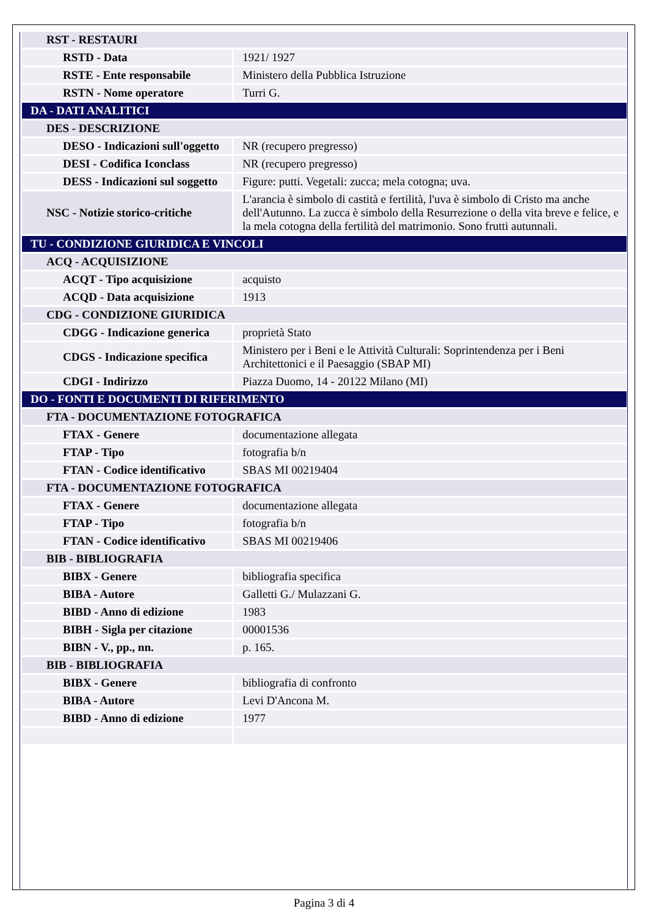| RST - RESTAURI | |
| RSTD - Data | 1921/ 1927 |
| RSTE - Ente responsabile | Ministero della Pubblica Istruzione |
| RSTN - Nome operatore | Turri G. |
| DA - DATI ANALITICI | |
| DES - DESCRIZIONE | |
| DESO - Indicazioni sull'oggetto | NR (recupero pregresso) |
| DESI - Codifica Iconclass | NR (recupero pregresso) |
| DESS - Indicazioni sul soggetto | Figure: putti. Vegetali: zucca; mela cotogna; uva. |
| NSC - Notizie storico-critiche | L'arancia è simbolo di castità e fertilità, l'uva è simbolo di Cristo ma anche dell'Autunno. La zucca è simbolo della Resurrezione o della vita breve e felice, e la mela cotogna della fertilità del matrimonio. Sono frutti autunnali. |
| TU - CONDIZIONE GIURIDICA E VINCOLI | |
| ACQ - ACQUISIZIONE | |
| ACQT - Tipo acquisizione | acquisto |
| ACQD - Data acquisizione | 1913 |
| CDG - CONDIZIONE GIURIDICA | |
| CDGG - Indicazione generica | proprietà Stato |
| CDGS - Indicazione specifica | Ministero per i Beni e le Attività Culturali: Soprintendenza per i Beni Architettonici e il Paesaggio (SBAP MI) |
| CDGI - Indirizzo | Piazza Duomo, 14 - 20122 Milano (MI) |
| DO - FONTI E DOCUMENTI DI RIFERIMENTO | |
| FTA - DOCUMENTAZIONE FOTOGRAFICA | |
| FTAX - Genere | documentazione allegata |
| FTAP - Tipo | fotografia b/n |
| FTAN - Codice identificativo | SBAS MI 00219404 |
| FTA - DOCUMENTAZIONE FOTOGRAFICA | |
| FTAX - Genere | documentazione allegata |
| FTAP - Tipo | fotografia b/n |
| FTAN - Codice identificativo | SBAS MI 00219406 |
| BIB - BIBLIOGRAFIA | |
| BIBX - Genere | bibliografia specifica |
| BIBA - Autore | Galletti G./ Mulazzani G. |
| BIBD - Anno di edizione | 1983 |
| BIBH - Sigla per citazione | 00001536 |
| BIBN - V., pp., nn. | p. 165. |
| BIB - BIBLIOGRAFIA | |
| BIBX - Genere | bibliografia di confronto |
| BIBA - Autore | Levi D'Ancona M. |
| BIBD - Anno di edizione | 1977 |
Pagina 3 di 4